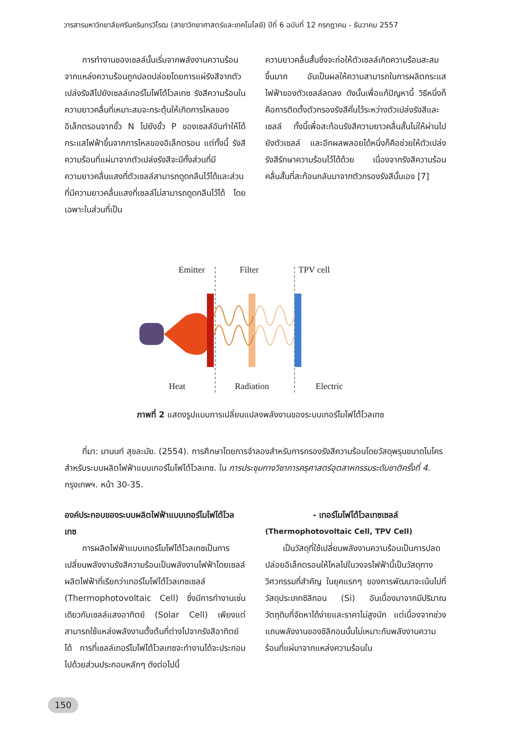วารสารมหาวิทยาลัยศรีนครินทรวิโรฒ (สาขาวิทยาศาสตร์และเทคโนโลยี) ปีที่ 6 ฉบับที่ 12 กรกฎาคม - ธันวาคม 2557
การทำงานของเซลล์นั้นเริ่มจากพลังงานความร้อนจากแหล่งความร้อนถูกปลดปล่อยโดยการแผ่รังสีจากตัวเปล่งรังสีไปยังเซลล์เทอร์โมโฟโต้โวลเทซ รังสีความร้อนในความยาวคลื่นที่เหมาะสมจะกระตุ้นให้เกิดการไหลของอิเล็กตรอนจากขั้ว N ไปยังขั้ว P ของเซลล์อันทำให้ได้กระแสไฟฟ้าขึ้นจากการไหลของอิเล็กตรอน แต่ทั้งนี้ รังสีความร้อนที่แผ่มาจากตัวเปล่งรังสีจะมีทั้งส่วนที่มีความยาวคลื่นแสงที่ตัวเซลล์สามารถดูดกลืนไว้ได้และส่วนที่มีความยาวคลื่นแสงที่เซลล์ไม่สามารถดูดกลืนไว้ได้ โดยเฉพาะในส่วนที่เป็น
ความยาวคลื่นสั้นซึ่งจะก่อให้ตัวเซลล์เกิดความร้อนสะสมขึ้นมาก อันเป็นผลให้ความสามารถในการผลิตกระแสไฟฟ้าของตัวเซลล์ลดลง ดังนั้นเพื่อแก้ปัญหานี้ วิธีหนึ่งก็คือการติดตั้งตัวกรองรังสีคั่นไว้ระหว่างตัวเปล่งรังสีและเซลล์ ทั้งนี้เพื่อสะท้อนรังสีความยาวคลื่นสั้นไม่ให้ผ่านไปยังตัวเซลล์ และอีกผลพลอยได้หนึ่งก็คือช่วยให้ตัวเปล่งรังสีรักษาความร้อนไว้ได้ด้วย เนื่องจากรังสีความร้อนคลื่นสั้นที่สะท้อนกลับมาจากตัวกรองรังสีนั้นเอง [7]
Emitter
Filter
TPV cell
Heat
Radiation
Electric
ภาพที่ 2 แสดงรูปแบบการเปลี่ยนแปลงพลังงานของระบบเทอร์โมโฟโต้โวลเทซ
ที่มา: มานนท์ สุขละมัย. (2554). การศึกษาโดยการจำลองสำหรับการกรองรังสีความร้อนโดยวัสดุพรุนขนาดไมโครสำหรับระบบผลิตไฟฟ้าแบบเทอร์โมโฟโต้โวลเทซ. ใน การประชุมทางวิชาการครุศาสตร์อุตสาหกรรมระดับชาติครั้งที่ 4. กรุงเทพฯ. หน้า 30-35.
องค์ประกอบของระบบผลิตไฟฟ้าแบบเทอร์โมโฟโต้โวลเทซ
การผลิตไฟฟ้าแบบเทอร์โมโฟโต้โวลเทซเป็นการเปลี่ยนพลังงานรังสีความร้อนเป็นพลังงานไฟฟ้าโดยเซลล์ผลิตไฟฟ้าที่เรียกว่าเทอร์โมโฟโต้โวลเทซเซลล์ (Thermophotovoltaic Cell) ซึ่งมีการทำงานเช่นเดียวกับเซลล์แสงอาทิตย์ (Solar Cell) เพียงแต่สามารถใช้แหล่งพลังงานตั้งต้นที่ต่างไปจากรังสีอาทิตย์ได้ การที่เซลล์เทอร์โมโฟโต้โวลเทซจะทำงานได้จะประกอบไปด้วยส่วนประกอบหลักๆ ดังต่อไปนี้
- เทอร์โมโฟโต้โวลเทซเซลล์
(Thermophotovoltaic Cell, TPV Cell)
เป็นวัสดุที่ใช้เปลี่ยนพลังงานความร้อนเป็นการปลดปล่อยอิเล็กตรอนให้ไหลไปในวงจรไฟฟ้านี้เป็นวัสดุทางวิศวกรรมที่สำคัญ ในยุคแรกๆ ของการพัฒนาจะเน้นไปที่วัสดุประเภทซิลิกอน (Si) อันเนื่องมาจากมีปริมาณวัตถุดิบที่จัดหาได้ง่ายและราคาไม่สูงนัก แต่เนื่องจากช่วงแถบพลังงานของซิลิกอนนั้นไม่เหมาะกับพลังงานความร้อนที่แผ่มาจากแหล่งความร้อนใน
150